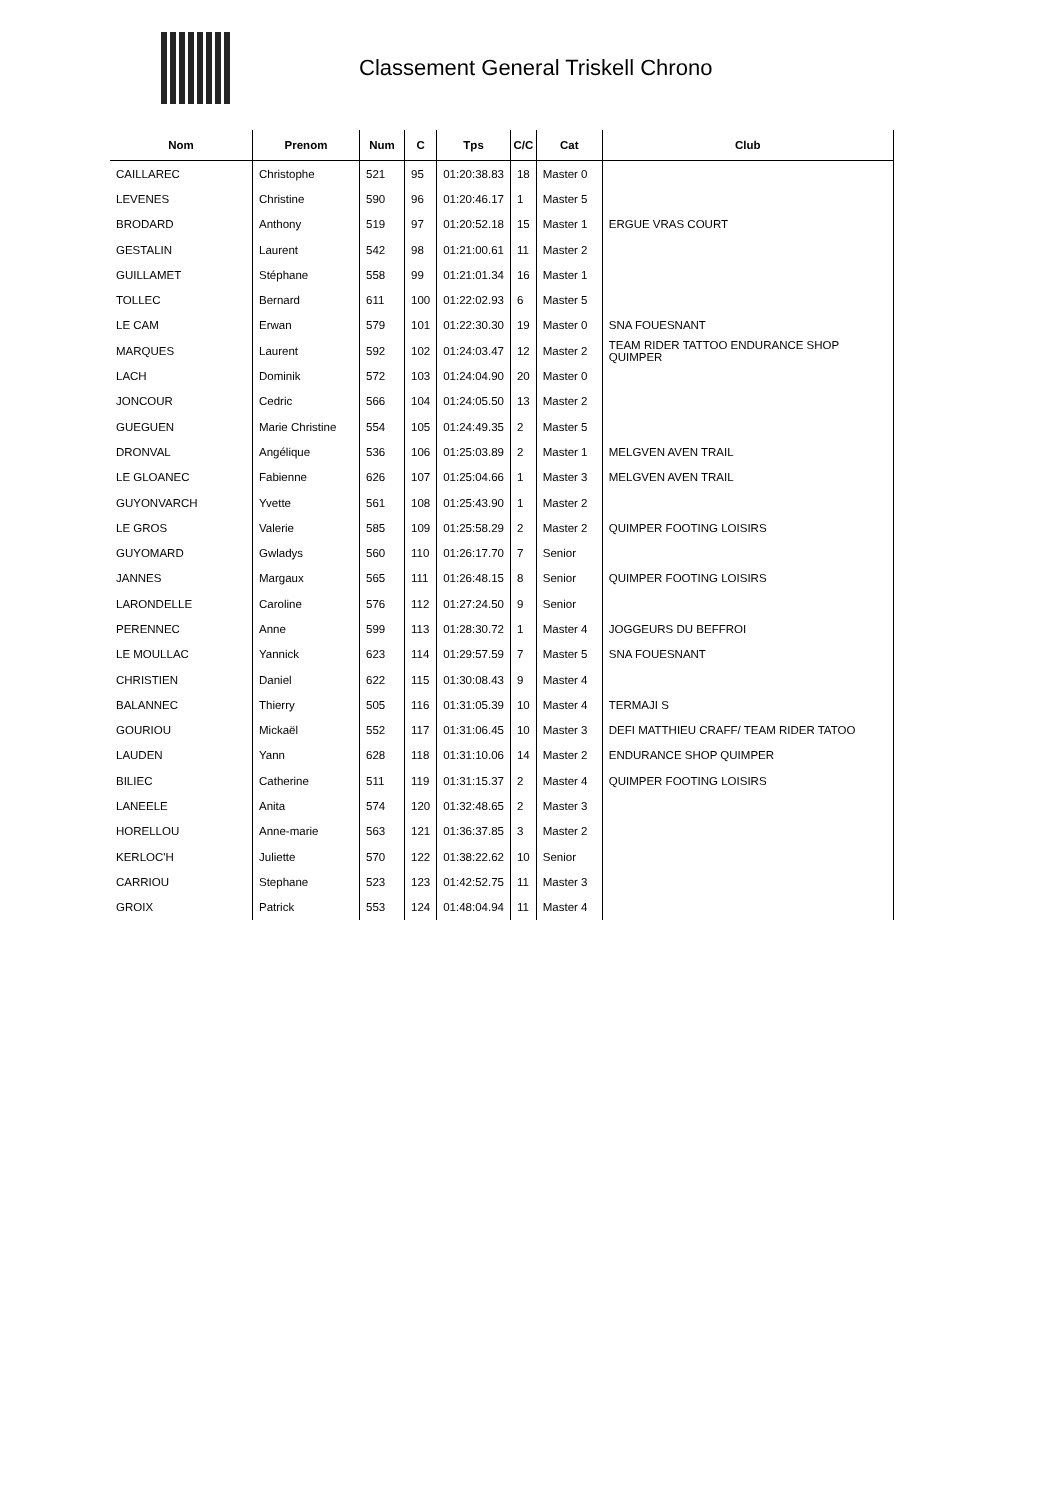Classement General Triskell Chrono
| Nom | Prenom | Num | C | Tps | C/C | Cat | Club |
| --- | --- | --- | --- | --- | --- | --- | --- |
| CAILLAREC | Christophe | 521 | 95 | 01:20:38.83 | 18 | Master 0 | |
| LEVENES | Christine | 590 | 96 | 01:20:46.17 | 1 | Master 5 | |
| BRODARD | Anthony | 519 | 97 | 01:20:52.18 | 15 | Master 1 | ERGUE VRAS COURT |
| GESTALIN | Laurent | 542 | 98 | 01:21:00.61 | 11 | Master 2 | |
| GUILLAMET | Stéphane | 558 | 99 | 01:21:01.34 | 16 | Master 1 | |
| TOLLEC | Bernard | 611 | 100 | 01:22:02.93 | 6 | Master 5 | |
| LE CAM | Erwan | 579 | 101 | 01:22:30.30 | 19 | Master 0 | SNA FOUESNANT |
| MARQUES | Laurent | 592 | 102 | 01:24:03.47 | 12 | Master 2 | TEAM RIDER TATTOO ENDURANCE SHOP QUIMPER |
| LACH | Dominik | 572 | 103 | 01:24:04.90 | 20 | Master 0 | |
| JONCOUR | Cedric | 566 | 104 | 01:24:05.50 | 13 | Master 2 | |
| GUEGUEN | Marie Christine | 554 | 105 | 01:24:49.35 | 2 | Master 5 | |
| DRONVAL | Angélique | 536 | 106 | 01:25:03.89 | 2 | Master 1 | MELGVEN AVEN TRAIL |
| LE GLOANEC | Fabienne | 626 | 107 | 01:25:04.66 | 1 | Master 3 | MELGVEN AVEN TRAIL |
| GUYONVARCH | Yvette | 561 | 108 | 01:25:43.90 | 1 | Master 2 | |
| LE GROS | Valerie | 585 | 109 | 01:25:58.29 | 2 | Master 2 | QUIMPER FOOTING LOISIRS |
| GUYOMARD | Gwladys | 560 | 110 | 01:26:17.70 | 7 | Senior | |
| JANNES | Margaux | 565 | 111 | 01:26:48.15 | 8 | Senior | QUIMPER FOOTING LOISIRS |
| LARONDELLE | Caroline | 576 | 112 | 01:27:24.50 | 9 | Senior | |
| PERENNEC | Anne | 599 | 113 | 01:28:30.72 | 1 | Master 4 | JOGGEURS DU BEFFROI |
| LE MOULLAC | Yannick | 623 | 114 | 01:29:57.59 | 7 | Master 5 | SNA FOUESNANT |
| CHRISTIEN | Daniel | 622 | 115 | 01:30:08.43 | 9 | Master 4 | |
| BALANNEC | Thierry | 505 | 116 | 01:31:05.39 | 10 | Master 4 | TERMAJI S |
| GOURIOU | Mickaël | 552 | 117 | 01:31:06.45 | 10 | Master 3 | DEFI MATTHIEU CRAFF/ TEAM RIDER TATOO |
| LAUDEN | Yann | 628 | 118 | 01:31:10.06 | 14 | Master 2 | ENDURANCE SHOP QUIMPER |
| BILIEC | Catherine | 511 | 119 | 01:31:15.37 | 2 | Master 4 | QUIMPER FOOTING LOISIRS |
| LANEELE | Anita | 574 | 120 | 01:32:48.65 | 2 | Master 3 | |
| HORELLOU | Anne-marie | 563 | 121 | 01:36:37.85 | 3 | Master 2 | |
| KERLOC'H | Juliette | 570 | 122 | 01:38:22.62 | 10 | Senior | |
| CARRIOU | Stephane | 523 | 123 | 01:42:52.75 | 11 | Master 3 | |
| GROIX | Patrick | 553 | 124 | 01:48:04.94 | 11 | Master 4 | |